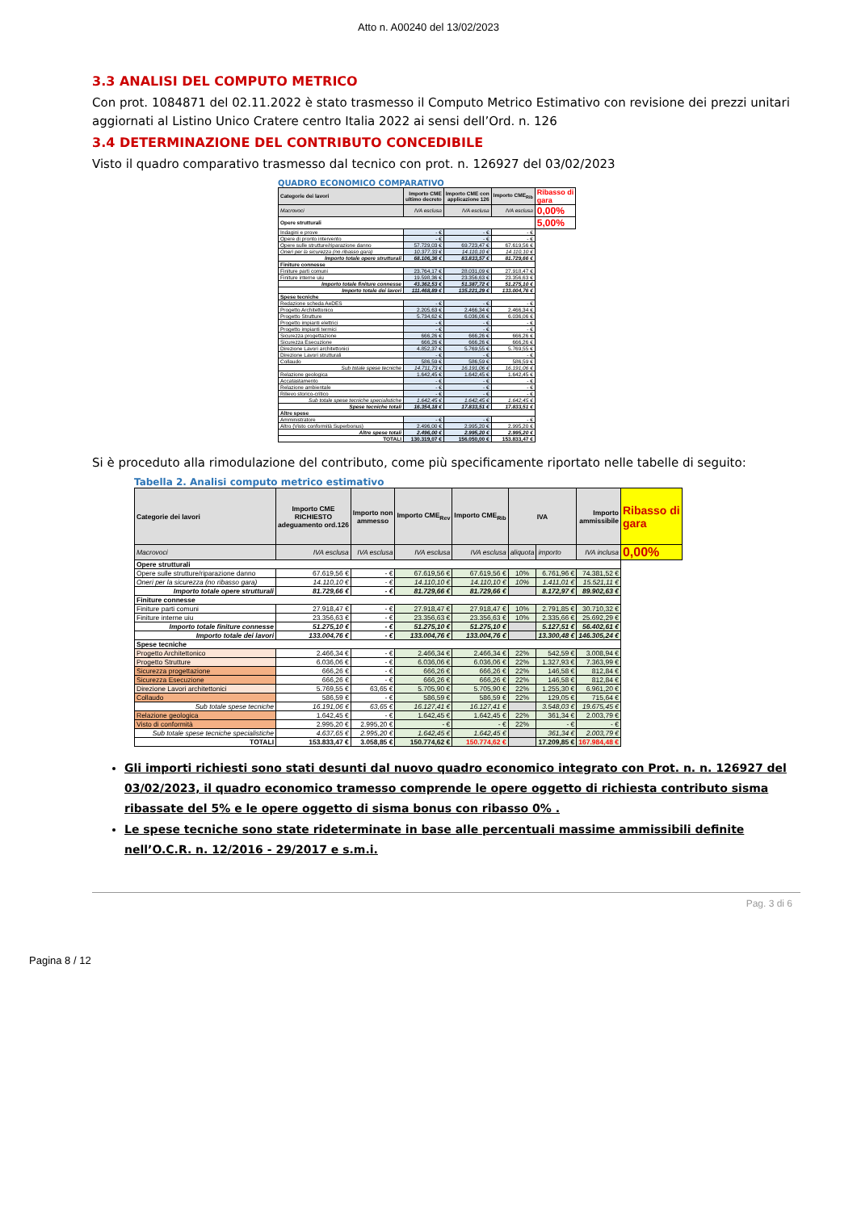Atto n. A00240 del 13/02/2023
3.3 ANALISI DEL COMPUTO METRICO
Con prot. 1084871 del 02.11.2022 è stato trasmesso il Computo Metrico Estimativo con revisione dei prezzi unitari aggiornati al Listino Unico Cratere centro Italia 2022 ai sensi dell’Ord. n. 126
3.4 DETERMINAZIONE DEL CONTRIBUTO CONCEDIBILE
Visto il quadro comparativo trasmesso dal tecnico con prot. n. 126927 del 03/02/2023
QUADRO ECONOMICO COMPARATIVO
| Categorie dei lavori | Importo CME ultimo decreto | Importo CME con applicazione 126 | Importo CME<sub>Rib</sub> | Ribasso di gara |
| Macrovoci | IVA esclusa | IVA esclusa | IVA esclusa | 0,00% |
| Opere strutturali | | | | 5,00% |
| Indagini e prove | - € | - € | - € | |
| Opere di pronto intervento | - € | - € | - € | |
| Opere sulle strutture/riparazione danno | 57.729,03 € | 69.723,47 € | 67.619,56 € | |
| Oneri per la sicurezza (no ribasso gara) | 10.377,33 € | 14.110,10 € | 14.110,10 € | |
| Importo totale opere strutturali | 68.106,36 € | 83.833,57 € | 81.729,66 € | |
| Finiture connesse | | | | |
| Finiture parti comuni | 23.764,17 € | 28.031,09 € | 27.918,47 € | |
| Finiture interne uiu | 19.598,36 € | 23.356,63 € | 23.356,63 € | |
| Importo totale finiture connesse | 43.362,53 € | 51.387,72 € | 51.275,10 € | |
| Importo totale dei lavori | 111.468,89 € | 135.221,29 € | 133.004,76 € | |
| Spese tecniche | | | | |
| Redazione scheda AeDES | - € | - € | - € | |
| Progetto Architettonico | 2.205,63 € | 2.466,34 € | 2.466,34 € | |
| Progetto Strutture | 5.734,62 € | 6.036,06 € | 6.036,06 € | |
| Progetto impianti elettrici | - € | - € | - € | |
| Progetto impianti termici | - € | - € | - € | |
| Sicurezza progettazione | 666,26 € | 666,26 € | 666,26 € | |
| Sicurezza Esecuzione | 666,26 € | 666,26 € | 666,26 € | |
| Direzione Lavori architettonici | 4.852,37 € | 5.769,55 € | 5.769,55 € | |
| Direzione Lavori strutturali | - € | - € | - € | |
| Collaudo | 586,59 € | 586,59 € | 586,59 € | |
| Sub totale spese tecniche | 14.711,73 € | 16.191,06 € | 16.191,06 € | |
| Relazione geologica | 1.642,45 € | 1.642,45 € | 1.642,45 € | |
| Accatastamento | - € | - € | - € | |
| Relazione ambientale | - € | - € | - € | |
| Rilievo storico-critico | - € | - € | - € | |
| Sub totale spese tecniche specialistiche | 1.642,45 € | 1.642,45 € | 1.642,45 € | |
| Spese tecniche totali | 16.354,18 € | 17.833,51 € | 17.833,51 € | |
| Altre spese | | | | |
| Amministratore | - € | - € | - € | |
| Altro (Visto conformità Superbonus) | 2.496,00 € | 2.995,20 € | 2.995,20 € | |
| Altre spese totali | 2.496,00 € | 2.995,20 € | 2.995,20 € | |
| TOTALI | 130.319,07 € | 156.050,00 € | 153.833,47 € | |
Si è proceduto alla rimodulazione del contributo, come più specificamente riportato nelle tabelle di seguito:
Tabella 2. Analisi computo metrico estimativo
| Categorie dei lavori | Importo CME RICHIESTO adeguamento ord.126 | Importo non ammesso | Importo CME<sub>Rev</sub> | Importo CME<sub>Rib</sub> | IVA | | Importo ammissibile | Ribasso di gara |
| Macrovoci | IVA esclusa | IVA esclusa | IVA esclusa | IVA esclusa | aliquota | importo | IVA inclusa | 0,00% |
| Opere strutturali | | | | | | | | |
| Opere sulle strutture/riparazione danno | 67.619,56 € | - € | 67.619,56 € | 67.619,56 € | 10% | 6.761,96 € | 74.381,52 € | |
| Oneri per la sicurezza (no ribasso gara) | 14.110,10 € | - € | 14.110,10 € | 14.110,10 € | 10% | 1.411,01 € | 15.521,11 € | |
| Importo totale opere strutturali | 81.729,66 € | - € | 81.729,66 € | 81.729,66 € | | 8.172,97 € | 89.902,63 € | |
| Finiture connesse | | | | | | | | |
| Finiture parti comuni | 27.918,47 € | - € | 27.918,47 € | 27.918,47 € | 10% | 2.791,85 € | 30.710,32 € | |
| Finiture interne uiu | 23.356,63 € | - € | 23.356,63 € | 23.356,63 € | 10% | 2.335,66 € | 25.692,29 € | |
| Importo totale finiture connesse | 51.275,10 € | - € | 51.275,10 € | 51.275,10 € | | 5.127,51 € | 56.402,61 € | |
| Importo totale dei lavori | 133.004,76 € | - € | 133.004,76 € | 133.004,76 € | | 13.300,48 € | 146.305,24 € | |
| Spese tecniche | | | | | | | | |
| Progetto Architettonico | 2.466,34 € | - € | 2.466,34 € | 2.466,34 € | 22% | 542,59 € | 3.008,94 € | |
| Progetto Strutture | 6.036,06 € | - € | 6.036,06 € | 6.036,06 € | 22% | 1.327,93 € | 7.363,99 € | |
| Sicurezza progettazione | 666,26 € | - € | 666,26 € | 666,26 € | 22% | 146,58 € | 812,84 € | |
| Sicurezza Esecuzione | 666,26 € | - € | 666,26 € | 666,26 € | 22% | 146,58 € | 812,84 € | |
| Direzione Lavori architettonici | 5.769,55 € | 63,65 € | 5.705,90 € | 5.705,90 € | 22% | 1.255,30 € | 6.961,20 € | |
| Collaudo | 586,59 € | - € | 586,59 € | 586,59 € | 22% | 129,05 € | 715,64 € | |
| Sub totale spese tecniche | 16.191,06 € | 63,65 € | 16.127,41 € | 16.127,41 € | | 3.548,03 € | 19.675,45 € | |
| Relazione geologica | 1.642,45 € | - € | 1.642,45 € | 1.642,45 € | 22% | 361,34 € | 2.003,79 € | |
| Visto di conformità | 2.995,20 € | 2.995,20 € | - € | - € | 22% | - € | - € | |
| Sub totale spese tecniche specialistiche | 4.637,65 € | 2.995,20 € | 1.642,45 € | 1.642,45 € | | 361,34 € | 2.003,79 € | |
| TOTALI | 153.833,47 € | 3.058,85 € | 150.774,62 € | 150.774,62 € | | 17.209,85 € | 167.984,48 € | |
Gli importi richiesti sono stati desunti dal nuovo quadro economico integrato con Prot. n. n. 126927 del 03/02/2023, il quadro economico tramesso comprende le opere oggetto di richiesta contributo sisma ribassate del 5% e le opere oggetto di sisma bonus con ribasso 0% .
Le spese tecniche sono state rideterminate in base alle percentuali massime ammissibili definite nell’O.C.R. n. 12/2016 - 29/2017 e s.m.i.
Pag. 3 di 6
Pagina 8 / 12